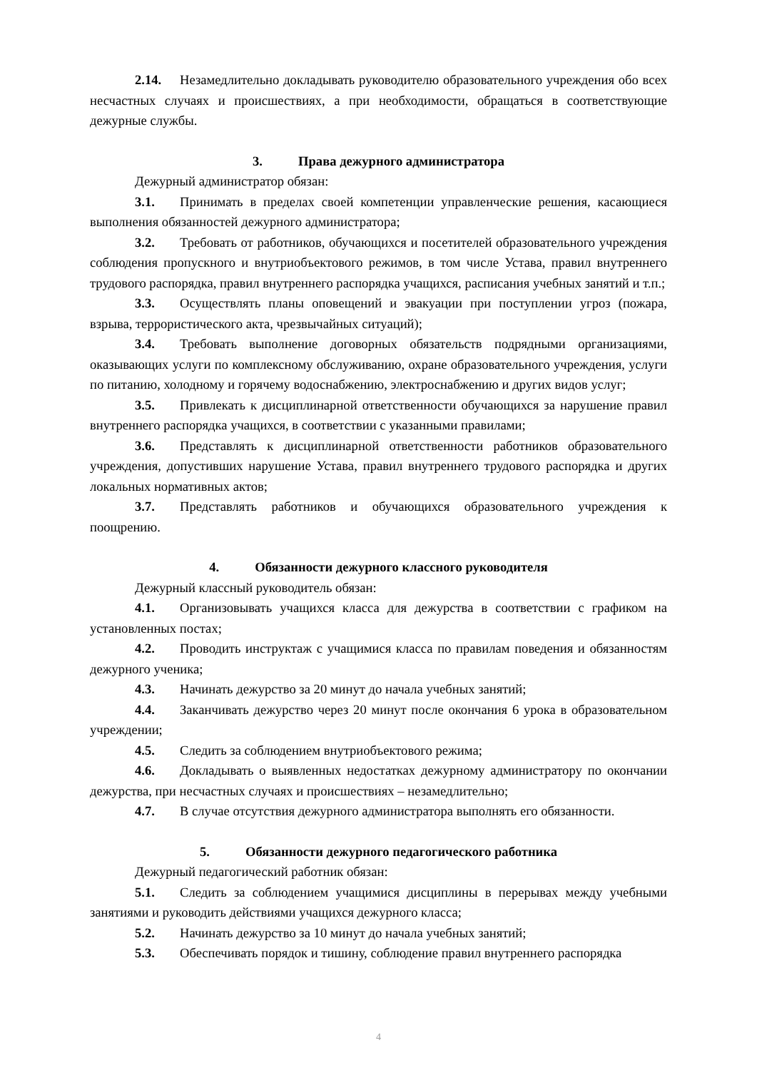2.14. Незамедлительно докладывать руководителю образовательного учреждения обо всех несчастных случаях и происшествиях, а при необходимости, обращаться в соответствующие дежурные службы.
3. Права дежурного администратора
Дежурный администратор обязан:
3.1. Принимать в пределах своей компетенции управленческие решения, касающиеся выполнения обязанностей дежурного администратора;
3.2. Требовать от работников, обучающихся и посетителей образовательного учреждения соблюдения пропускного и внутриобъектового режимов, в том числе Устава, правил внутреннего трудового распорядка, правил внутреннего распорядка учащихся, расписания учебных занятий и т.п.;
3.3. Осуществлять планы оповещений и эвакуации при поступлении угроз (пожара, взрыва, террористического акта, чрезвычайных ситуаций);
3.4. Требовать выполнение договорных обязательств подрядными организациями, оказывающих услуги по комплексному обслуживанию, охране образовательного учреждения, услуги по питанию, холодному и горячему водоснабжению, электроснабжению и других видов услуг;
3.5. Привлекать к дисциплинарной ответственности обучающихся за нарушение правил внутреннего распорядка учащихся, в соответствии с указанными правилами;
3.6. Представлять к дисциплинарной ответственности работников образовательного учреждения, допустивших нарушение Устава, правил внутреннего трудового распорядка и других локальных нормативных актов;
3.7. Представлять работников и обучающихся образовательного учреждения к поощрению.
4. Обязанности дежурного классного руководителя
Дежурный классный руководитель обязан:
4.1. Организовывать учащихся класса для дежурства в соответствии с графиком на установленных постах;
4.2. Проводить инструктаж с учащимися класса по правилам поведения и обязанностям дежурного ученика;
4.3. Начинать дежурство за 20 минут до начала учебных занятий;
4.4. Заканчивать дежурство через 20 минут после окончания 6 урока в образовательном учреждении;
4.5. Следить за соблюдением внутриобъектового режима;
4.6. Докладывать о выявленных недостатках дежурному администратору по окончании дежурства, при несчастных случаях и происшествиях – незамедлительно;
4.7. В случае отсутствия дежурного администратора выполнять его обязанности.
5. Обязанности дежурного педагогического работника
Дежурный педагогический работник обязан:
5.1. Следить за соблюдением учащимися дисциплины в перерывах между учебными занятиями и руководить действиями учащихся дежурного класса;
5.2. Начинать дежурство за 10 минут до начала учебных занятий;
5.3. Обеспечивать порядок и тишину, соблюдение правил внутреннего распорядка
4